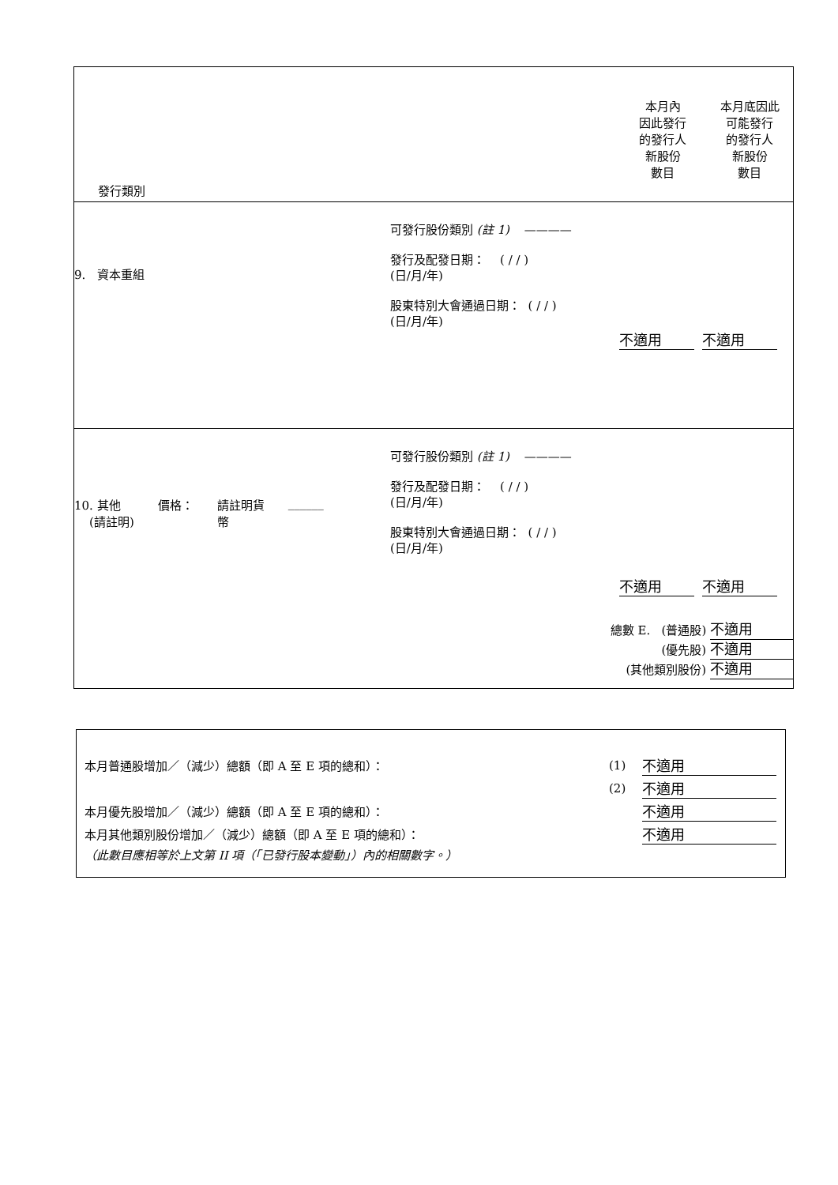| 發行類別 本月內 因此發行 的發行人 新股份 數目 本月底因此 可能發行 的發行人 新股份 數目 |
| 9. 資本重組 可發行股份類別 (註 1) ———— 發行及配發日期： ( / / ) (日/月/年) 股東特別大會通過日期： ( / / ) (日/月/年) 不適用 不適用 |
| 10. 其他 (請註明) 價格： 請註明貨 幣 ______ 可發行股份類別 (註 1) ———— 發行及配發日期： ( / / ) (日/月/年) 股東特別大會通過日期： ( / / ) (日/月/年) 不適用 不適用 總數 E. (普通股) 不適用 (優先股) 不適用 (其他類別股份) 不適用 |
| 本月普通股增加／（減少）總額（即 A 至 E 項的總和）： | (1) | 不適用 |
| | (2) | 不適用 |
| 本月優先股增加／（減少）總額（即 A 至 E 項的總和）： | | 不適用 |
| 本月其他類別股份增加／（減少）總額（即 A 至 E 項的總和）： | | 不適用 |
| （此數目應相等於上文第 II 項（「已發行股本變動」）內的相關數字。） | | |